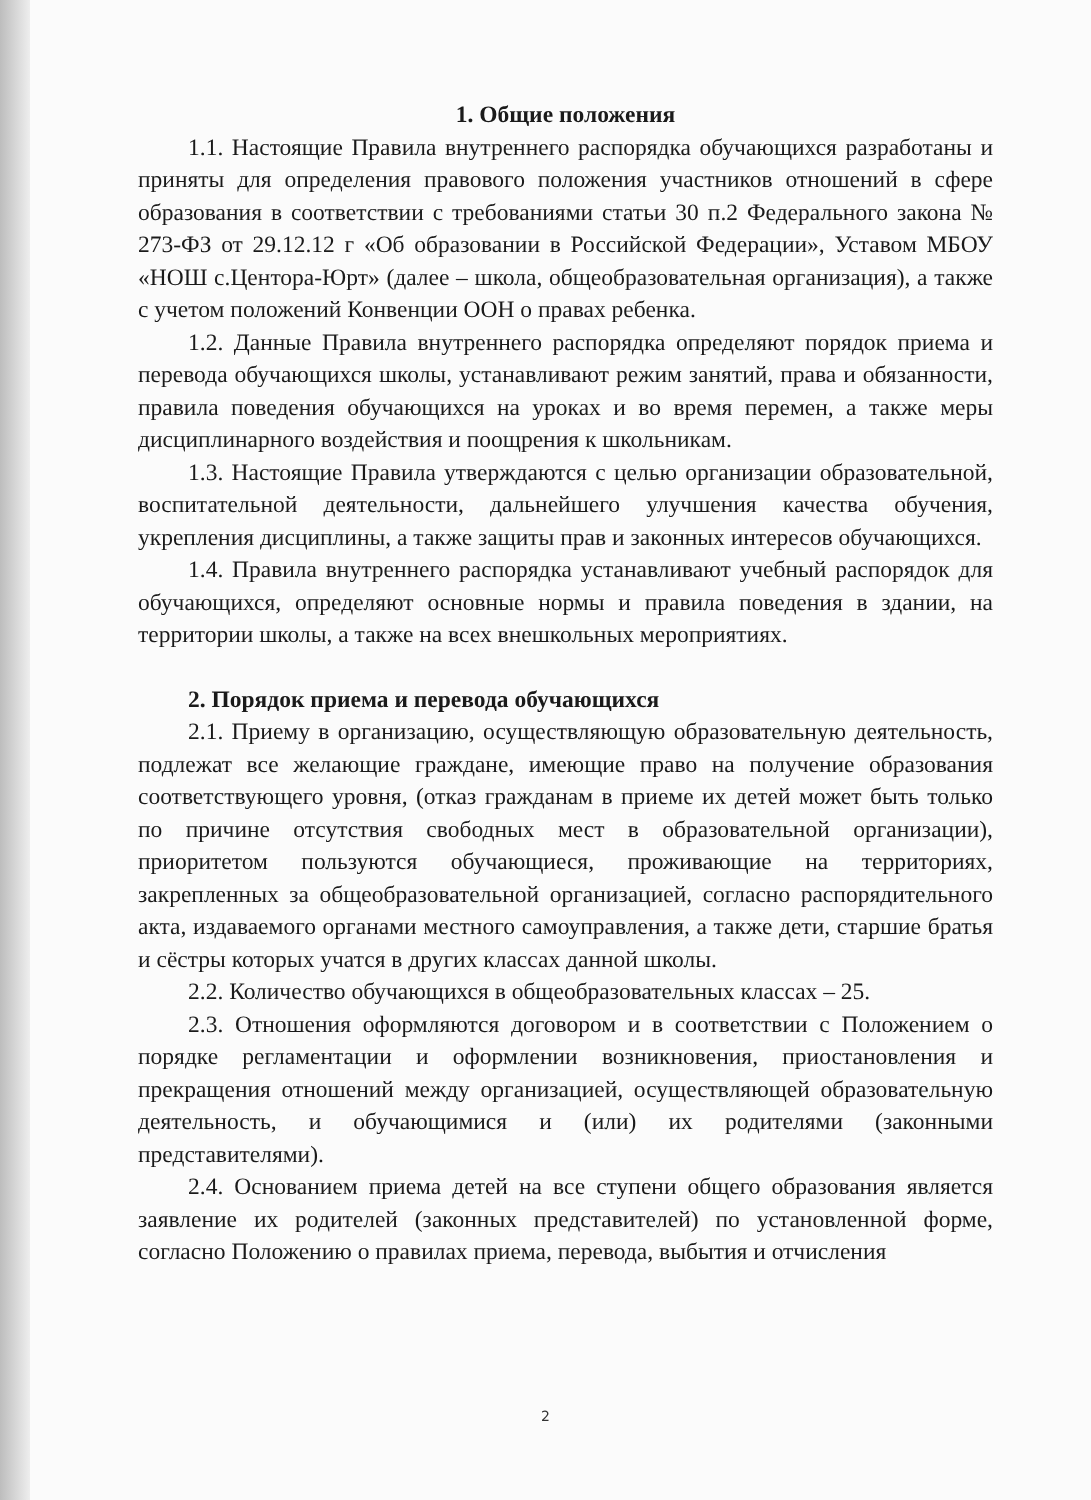1. Общие положения
1.1. Настоящие Правила внутреннего распорядка обучающихся разработаны и приняты для определения правового положения участников отношений в сфере образования в соответствии с требованиями статьи 30 п.2 Федерального закона № 273-ФЗ от 29.12.12 г «Об образовании в Российской Федерации», Уставом МБОУ «НОШ с.Центора-Юрт» (далее – школа, общеобразовательная организация), а также с учетом положений Конвенции ООН о правах ребенка.
1.2. Данные Правила внутреннего распорядка определяют порядок приема и перевода обучающихся школы, устанавливают режим занятий, права и обязанности, правила поведения обучающихся на уроках и во время перемен, а также меры дисциплинарного воздействия и поощрения к школьникам.
1.3. Настоящие Правила утверждаются с целью организации образовательной, воспитательной деятельности, дальнейшего улучшения качества обучения, укрепления дисциплины, а также защиты прав и законных интересов обучающихся.
1.4. Правила внутреннего распорядка устанавливают учебный распорядок для обучающихся, определяют основные нормы и правила поведения в здании, на территории школы, а также на всех внешкольных мероприятиях.
2. Порядок приема и перевода обучающихся
2.1. Приему в организацию, осуществляющую образовательную деятельность, подлежат все желающие граждане, имеющие право на получение образования соответствующего уровня, (отказ гражданам в приеме их детей может быть только по причине отсутствия свободных мест в образовательной организации), приоритетом пользуются обучающиеся, проживающие на территориях, закрепленных за общеобразовательной организацией, согласно распорядительного акта, издаваемого органами местного самоуправления, а также дети, старшие братья и сёстры которых учатся в других классах данной школы.
2.2. Количество обучающихся в общеобразовательных классах – 25.
2.3. Отношения оформляются договором и в соответствии с Положением о порядке регламентации и оформлении возникновения, приостановления и прекращения отношений между организацией, осуществляющей образовательную деятельность, и обучающимися и (или) их родителями (законными представителями).
2.4. Основанием приема детей на все ступени общего образования является заявление их родителей (законных представителей) по установленной форме, согласно Положению о правилах приема, перевода, выбытия и отчисления
2